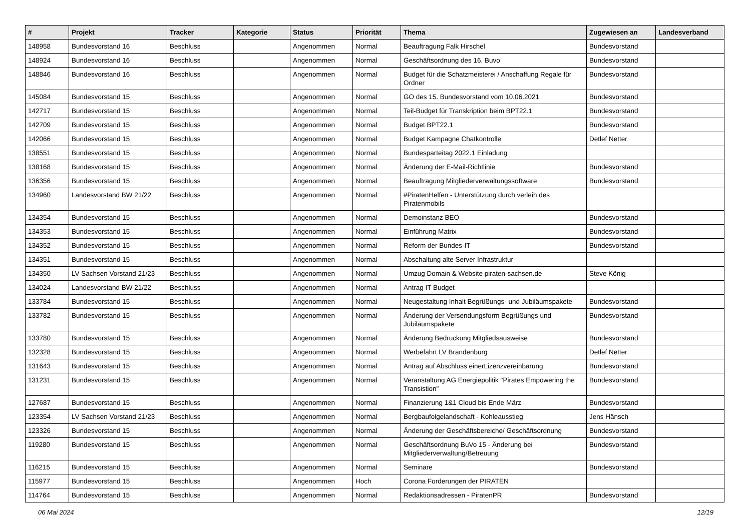| # | Projekt | Tracker | Kategorie | Status | Priorität | Thema | Zugewiesen an | Landesverband |
| --- | --- | --- | --- | --- | --- | --- | --- | --- |
| 148958 | Bundesvorstand 16 | Beschluss | | Angenommen | Normal | Beauftragung Falk Hirschel | Bundesvorstand | |
| 148924 | Bundesvorstand 16 | Beschluss | | Angenommen | Normal | Geschäftsordnung des 16. Buvo | Bundesvorstand | |
| 148846 | Bundesvorstand 16 | Beschluss | | Angenommen | Normal | Budget für die Schatzmeisterei / Anschaffung Regale für Ordner | Bundesvorstand | |
| 145084 | Bundesvorstand 15 | Beschluss | | Angenommen | Normal | GO des 15. Bundesvorstand vom 10.06.2021 | Bundesvorstand | |
| 142717 | Bundesvorstand 15 | Beschluss | | Angenommen | Normal | Teil-Budget für Transkription beim BPT22.1 | Bundesvorstand | |
| 142709 | Bundesvorstand 15 | Beschluss | | Angenommen | Normal | Budget BPT22.1 | Bundesvorstand | |
| 142066 | Bundesvorstand 15 | Beschluss | | Angenommen | Normal | Budget Kampagne Chatkontrolle | Detlef Netter | |
| 138551 | Bundesvorstand 15 | Beschluss | | Angenommen | Normal | Bundesparteitag 2022.1 Einladung | | |
| 138168 | Bundesvorstand 15 | Beschluss | | Angenommen | Normal | Änderung der E-Mail-Richtlinie | Bundesvorstand | |
| 136356 | Bundesvorstand 15 | Beschluss | | Angenommen | Normal | Beauftragung Mitgliederverwaltungssoftware | Bundesvorstand | |
| 134960 | Landesvorstand BW 21/22 | Beschluss | | Angenommen | Normal | #PiratenHelfen - Unterstützung durch verleih des Piratenmobils | | |
| 134354 | Bundesvorstand 15 | Beschluss | | Angenommen | Normal | Demoinstanz BEO | Bundesvorstand | |
| 134353 | Bundesvorstand 15 | Beschluss | | Angenommen | Normal | Einführung Matrix | Bundesvorstand | |
| 134352 | Bundesvorstand 15 | Beschluss | | Angenommen | Normal | Reform der Bundes-IT | Bundesvorstand | |
| 134351 | Bundesvorstand 15 | Beschluss | | Angenommen | Normal | Abschaltung alte Server Infrastruktur | | |
| 134350 | LV Sachsen Vorstand 21/23 | Beschluss | | Angenommen | Normal | Umzug Domain & Website piraten-sachsen.de | Steve König | |
| 134024 | Landesvorstand BW 21/22 | Beschluss | | Angenommen | Normal | Antrag IT Budget | | |
| 133784 | Bundesvorstand 15 | Beschluss | | Angenommen | Normal | Neugestaltung Inhalt Begrüßungs- und Jubiläumspakete | Bundesvorstand | |
| 133782 | Bundesvorstand 15 | Beschluss | | Angenommen | Normal | Änderung der Versendungsform Begrüßungs und Jubiläumspakete | Bundesvorstand | |
| 133780 | Bundesvorstand 15 | Beschluss | | Angenommen | Normal | Änderung Bedruckung Mitgliedsausweise | Bundesvorstand | |
| 132328 | Bundesvorstand 15 | Beschluss | | Angenommen | Normal | Werbefahrt LV Brandenburg | Detlef Netter | |
| 131643 | Bundesvorstand 15 | Beschluss | | Angenommen | Normal | Antrag auf Abschluss einerLizenzvereinbarung | Bundesvorstand | |
| 131231 | Bundesvorstand 15 | Beschluss | | Angenommen | Normal | Veranstaltung AG Energiepolitik "Pirates Empowering the Transistion" | Bundesvorstand | |
| 127687 | Bundesvorstand 15 | Beschluss | | Angenommen | Normal | Finanzierung 1&1 Cloud bis Ende März | Bundesvorstand | |
| 123354 | LV Sachsen Vorstand 21/23 | Beschluss | | Angenommen | Normal | Bergbaufolgelandschaft - Kohleausstieg | Jens Hänsch | |
| 123326 | Bundesvorstand 15 | Beschluss | | Angenommen | Normal | Änderung der Geschäftsbereiche/ Geschäftsordnung | Bundesvorstand | |
| 119280 | Bundesvorstand 15 | Beschluss | | Angenommen | Normal | Geschäftsordnung BuVo 15 - Änderung bei Mitgliederverwaltung/Betreuung | Bundesvorstand | |
| 116215 | Bundesvorstand 15 | Beschluss | | Angenommen | Normal | Seminare | Bundesvorstand | |
| 115977 | Bundesvorstand 15 | Beschluss | | Angenommen | Hoch | Corona Forderungen der PIRATEN | | |
| 114764 | Bundesvorstand 15 | Beschluss | | Angenommen | Normal | Redaktionsadressen - PiratenPR | Bundesvorstand | |
06 Mai 2024 12/19